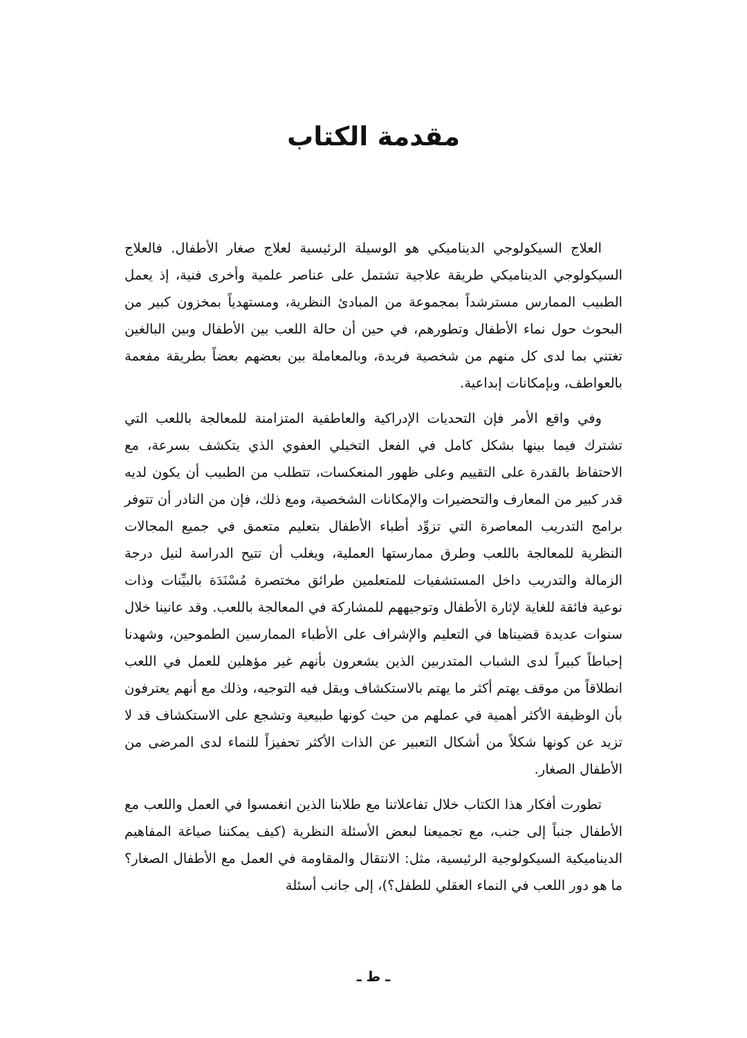مقدمة الكتاب
العلاج السيكولوجي الديناميكي هو الوسيلة الرئيسية لعلاج صغار الأطفال. فالعلاج السيكولوجي الديناميكي طريقة علاجية تشتمل على عناصر علمية وأخرى فنية، إذ يعمل الطبيب الممارس مسترشداً بمجموعة من المبادئ النظرية، ومستهدياً بمخزون كبير من البحوث حول نماء الأطفال وتطورهم، في حين أن حالة اللعب بين الأطفال وبين البالغين تغتني بما لدى كل منهم من شخصية فريدة، وبالمعاملة بين بعضهم بعضاً بطريقة مفعمة بالعواطف، وبإمكانات إبداعية.
وفي واقع الأمر فإن التحديات الإدراكية والعاطفية المتزامنة للمعالجة باللعب التي تشترك فيما بينها بشكل كامل في الفعل التخيلي العفوي الذي يتكشف بسرعة، مع الاحتفاظ بالقدرة على التقييم وعلى ظهور المنعكسات، تتطلب من الطبيب أن يكون لديه قدر كبير من المعارف والتحضيرات والإمكانات الشخصية، ومع ذلك، فإن من النادر أن تتوفر برامج التدريب المعاصرة التي تزوِّد أطباء الأطفال بتعليم متعمق في جميع المجالات النظرية للمعالجة باللعب وطرق ممارستها العملية، ويغلب أن تتيح الدراسة لنيل درجة الزمالة والتدريب داخل المستشفيات للمتعلمين طرائق مختصرة مُسْنَدَة بالبيِّنات وذات نوعية فائقة للغاية لإثارة الأطفال وتوجيههم للمشاركة في المعالجة باللعب. وقد عانينا خلال سنوات عديدة قضيناها في التعليم والإشراف على الأطباء الممارسين الطموحين، وشهدنا إحباطاً كبيراً لدى الشباب المتدربين الذين يشعرون بأنهم غير مؤهلين للعمل في اللعب انطلاقاً من موقف يهتم أكثر ما يهتم بالاستكشاف ويقل فيه التوجيه، وذلك مع أنهم يعترفون بأن الوظيفة الأكثر أهمية في عملهم من حيث كونها طبيعية وتشجع على الاستكشاف قد لا تزيد عن كونها شكلاً من أشكال التعبير عن الذات الأكثر تحفيزاً للنماء لدى المرضى من الأطفال الصغار.
تطورت أفكار هذا الكتاب خلال تفاعلاتنا مع طلابنا الذين انغمسوا في العمل واللعب مع الأطفال جنباً إلى جنب، مع تجميعنا لبعض الأسئلة النظرية (كيف يمكننا صياغة المفاهيم الديناميكية السيكولوجية الرئيسية، مثل: الانتقال والمقاومة في العمل مع الأطفال الصغار؟ ما هو دور اللعب في النماء العقلي للطفل؟)، إلى جانب أسئلة
ـ ط ـ